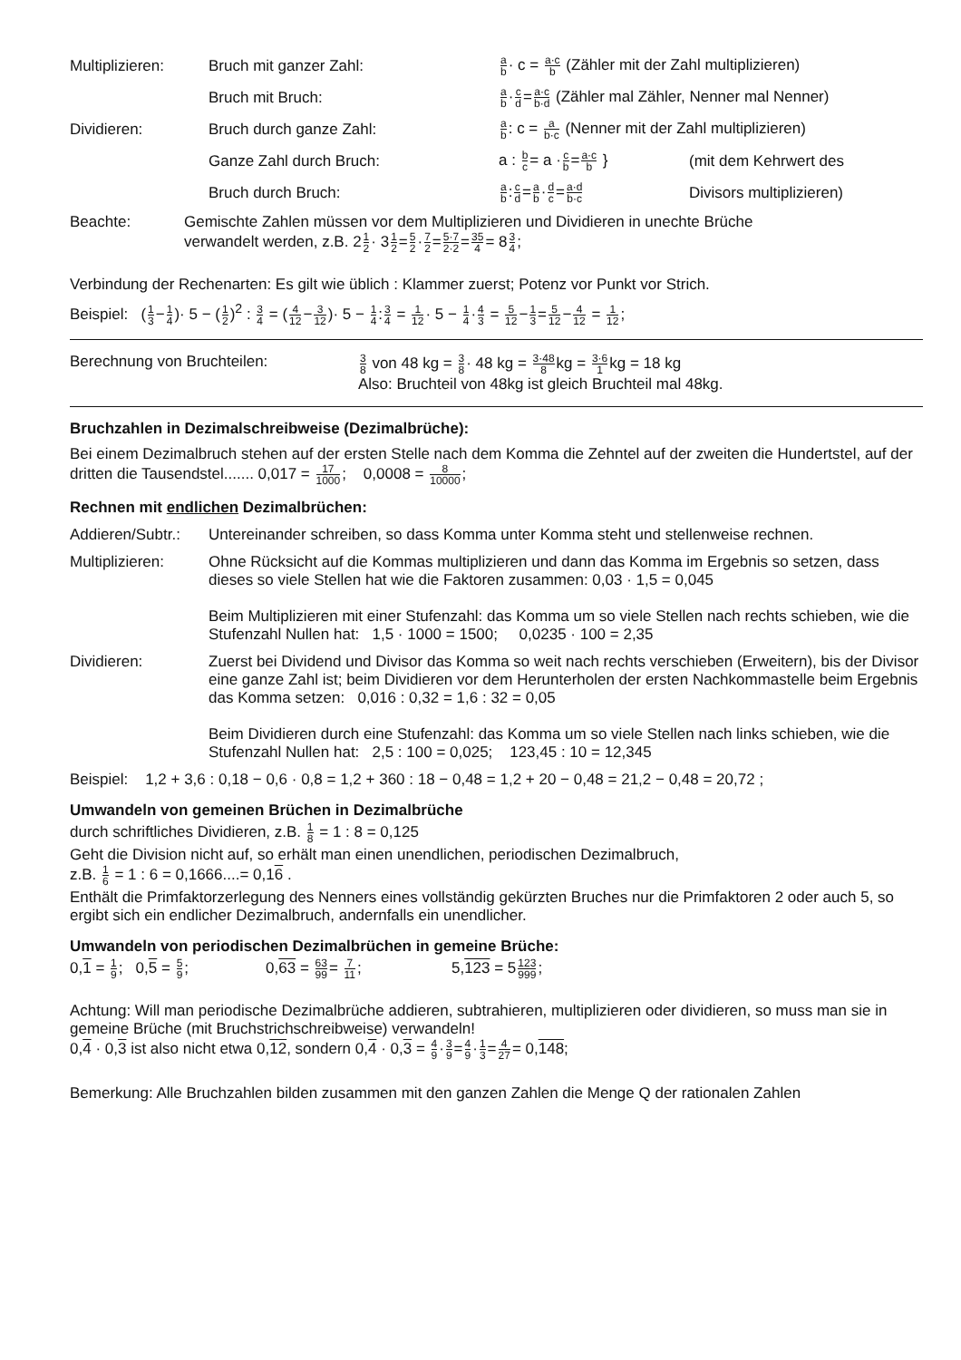Multiplizieren: Bruch mit ganzer Zahl:
a b· c = a·c b (Zähler mit der Zahl multiplizieren)
Bruch mit Bruch:
a b·c d=a·c b·d (Zähler mal Zähler, Nenner mal Nenner)
Dividieren: Bruch durch ganze Zahl:
a b: c = a b·c (Nenner mit der Zahl multiplizieren)
Ganze Zahl durch Bruch:
a : b c= a ·c b=a·c b }
(mit dem Kehrwert des
Bruch durch Bruch:
a b:c d=a b·d c=a·d b·c
Divisors multiplizieren)
Beachte: Gemischte Zahlen müssen vor dem Multiplizieren und Dividieren in unechte Brüche
verwandelt werden, z.B. 21 2· 31 2=5 2·7 2=5·7 2·2=35 4= 83 4;
Verbindung der Rechenarten: Es gilt wie üblich : Klammer zuerst; Potenz vor Punkt vor Strich.
Beispiel: (1 3−1 4)· 5 − (1 2)<sup>2</sup> : 3 4 = (4 12−3 12)· 5 − 1 4:3 4 = 1 12· 5 − 1 4·4 3 = 5 12−1 3=5 12−4 12 = 1 12;
Berechnung von Bruchteilen:
3 8 von 48 kg = 3 8· 48 kg = 3·48 8kg = 3·6 1kg = 18 kg
Also: Bruchteil von 48kg ist gleich Bruchteil mal 48kg.
Bruchzahlen in Dezimalschreibweise (Dezimalbrüche):
Bei einem Dezimalbruch stehen auf der ersten Stelle nach dem Komma die Zehntel auf der zweiten die Hundertstel, auf der dritten die Tausendstel....... 0,017 = 17 1000; 0,0008 = 8 10000;
Rechnen mit endlichen Dezimalbrüchen:
Addieren/Subtr.:
Untereinander schreiben, so dass Komma unter Komma steht und stellenweise rechnen.
Multiplizieren: Ohne Rücksicht auf die Kommas multiplizieren und dann das Komma im Ergebnis so setzen, dass dieses so viele Stellen hat wie die Faktoren zusammen: 0,03 · 1,5 = 0,045
Beim Multiplizieren mit einer Stufenzahl: das Komma um so viele Stellen nach rechts schieben, wie die Stufenzahl Nullen hat: 1,5 · 1000 = 1500; 0,0235 · 100 = 2,35
Dividieren: Zuerst bei Dividend und Divisor das Komma so weit nach rechts verschieben (Erweitern), bis der Divisor eine ganze Zahl ist; beim Dividieren vor dem Herunterholen der ersten Nachkommastelle beim Ergebnis das Komma setzen: 0,016 : 0,32 = 1,6 : 32 = 0,05
Beim Dividieren durch eine Stufenzahl: das Komma um so viele Stellen nach links schieben, wie die Stufenzahl Nullen hat: 2,5 : 100 = 0,025; 123,45 : 10 = 12,345
Beispiel: 1,2 + 3,6 : 0,18 − 0,6 · 0,8 = 1,2 + 360 : 18 − 0,48 = 1,2 + 20 − 0,48 = 21,2 − 0,48 = 20,72 ;
Umwandeln von gemeinen Brüchen in Dezimalbrüche
durch schriftliches Dividieren, z.B. 1 8 = 1 : 8 = 0,125
Geht die Division nicht auf, so erhält man einen unendlichen, periodischen Dezimalbruch,
z.B. 1 6 = 1 : 6 = 0,1666....= 0,16 .
Enthält die Primfaktorzerlegung des Nenners eines vollständig gekürzten Bruches nur die Primfaktoren 2 oder auch 5, so ergibt sich ein endlicher Dezimalbruch, andernfalls ein unendlicher.
Umwandeln von periodischen Dezimalbrüchen in gemeine Brüche:
0,1 = 1 9; 0,5 = 5 9; 0,63 = 63 99= 7 11; 5,123 = 5123 999;
Achtung: Will man periodische Dezimalbrüche addieren, subtrahieren, multiplizieren oder dividieren, so muss man sie in gemeine Brüche (mit Bruchstrichschreibweise) verwandeln!
0,4 · 0,3 ist also nicht etwa 0,12, sondern 0,4 · 0,3 = 4 9·3 9=4 9·1 3=4 27= 0,148;
Bemerkung: Alle Bruchzahlen bilden zusammen mit den ganzen Zahlen die Menge Q der rationalen Zahlen